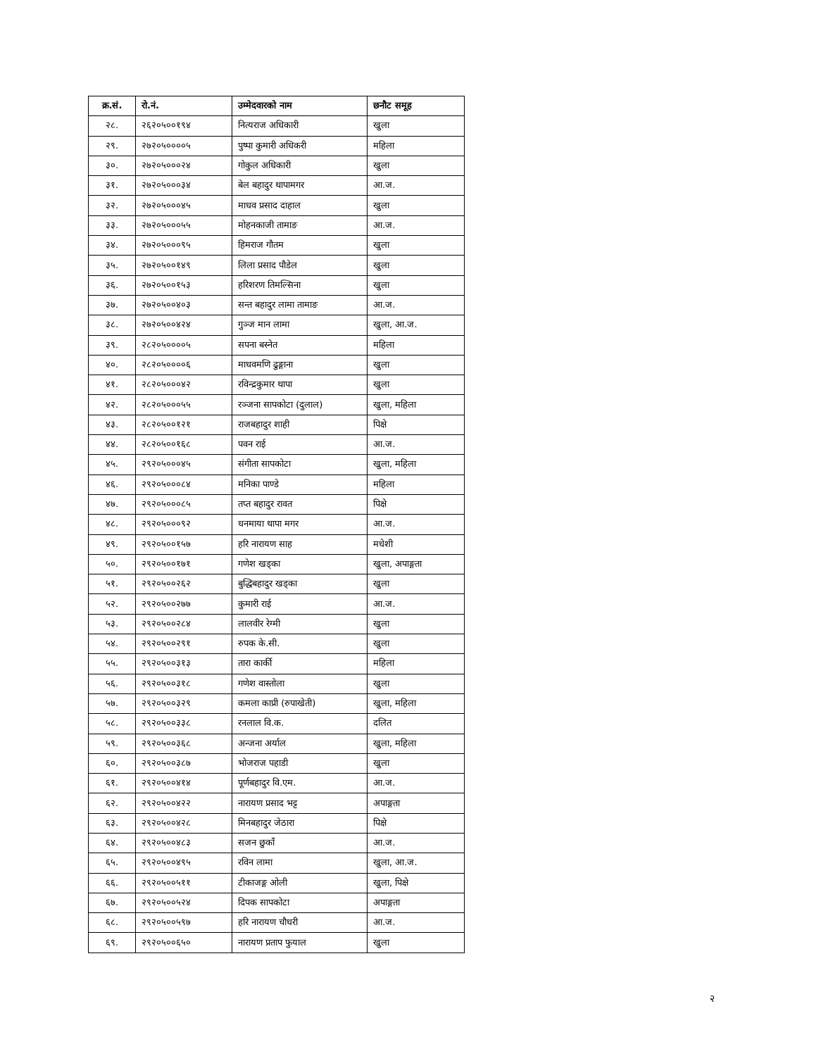| क्र.सं. | रो.नं. | उम्मेदवारको नाम | छनौट समूह |
| --- | --- | --- | --- |
| २८. | २६२०५००१९४ | नित्यराज अधिकारी | खुला |
| २९. | २७२०५००००५ | पुष्पा कुमारी अधिकरी | महिला |
| ३०. | २७२०५०००२४ | गोकुल अधिकारी | खुला |
| ३१. | २७२०५०००३४ | बेल बहादुर थापामगर | आ.ज. |
| ३२. | २७२०५०००४५ | माधव प्रसाद दाहाल | खुला |
| ३३. | २७२०५०००५५ | मोहनकाजी तामाङ | आ.ज. |
| ३४. | २७२०५०००९५ | हिमराज गौतम | खुला |
| ३५. | २७२०५००१४९ | लिला प्रसाद पौडेल | खुला |
| ३६. | २७२०५००१५३ | हरिशरण तिमल्सिना | खुला |
| ३७. | २७२०५००४०३ | सन्त बहादुर लामा तामाङ | आ.ज. |
| ३८. | २७२०५००४२४ | गुञ्ज मान लामा | खुला, आ.ज. |
| ३९. | २८२०५००००५ | सपना बस्नेत | महिला |
| ४०. | २८२०५००००६ | माधवमणि ढुङ्गाना | खुला |
| ४१. | २८२०५०००४२ | रविन्द्रकुमार थापा | खुला |
| ४२. | २८२०५०००५५ | रञ्जना सापकोटा (दुलाल) | खुला, महिला |
| ४३. | २८२०५००१२१ | राजबहादुर शाही | पिक्षे |
| ४४. | २८२०५००१६८ | पवन राई | आ.ज. |
| ४५. | २९२०५०००४५ | संगीता सापकोटा | खुला, महिला |
| ४६. | २९२०५०००८४ | मनिका पाण्डे | महिला |
| ४७. | २९२०५०००८५ | तप्त बहादुर रावत | पिक्षे |
| ४८. | २९२०५०००९२ | धनमाया थापा मगर | आ.ज. |
| ४९. | २९२०५००१५७ | हरि नारायण साह | मधेशी |
| ५०. | २९२०५००१७१ | गणेश खड्का | खुला, अपाङ्गता |
| ५१. | २९२०५००२६२ | बुद्धिबहादुर खड्का | खुला |
| ५२. | २९२०५००२७७ | कुमारी राई | आ.ज. |
| ५३. | २९२०५००२८४ | लालवीर रेग्मी | खुला |
| ५४. | २९२०५००२९१ | रुपक के.सी. | खुला |
| ५५. | २९२०५००३१३ | तारा कार्की | महिला |
| ५६. | २९२०५००३१८ | गणेश वास्तोला | खुला |
| ५७. | २९२०५००३२९ | कमला काप्री (रुपाखेती) | खुला, महिला |
| ५८. | २९२०५००३३८ | रनलाल वि.क. | दलित |
| ५९. | २९२०५००३६८ | अन्जना अर्याल | खुला, महिला |
| ६०. | २९२०५००३८७ | भोजराज पहाडी | खुला |
| ६१. | २९२०५००४१४ | पूर्णबहादुर वि.एम. | आ.ज. |
| ६२. | २९२०५००४२२ | नारायण प्रसाद भट्ट | अपाङ्गता |
| ६३. | २९२०५००४२८ | मिनबहादुर जेठारा | पिक्षे |
| ६४. | २९२०५००४८३ | सजन छुकाँ | आ.ज. |
| ६५. | २९२०५००४९५ | रविन लामा | खुला, आ.ज. |
| ६६. | २९२०५००५११ | टीकाजङ्ग ओली | खुला, पिक्षे |
| ६७. | २९२०५००५२४ | दिपक सापकोटा | अपाङ्गता |
| ६८. | २९२०५००५९७ | हरि नारायण चौधरी | आ.ज. |
| ६९. | २९२०५००६५० | नारायण प्रताप फुयाल | खुला |
२